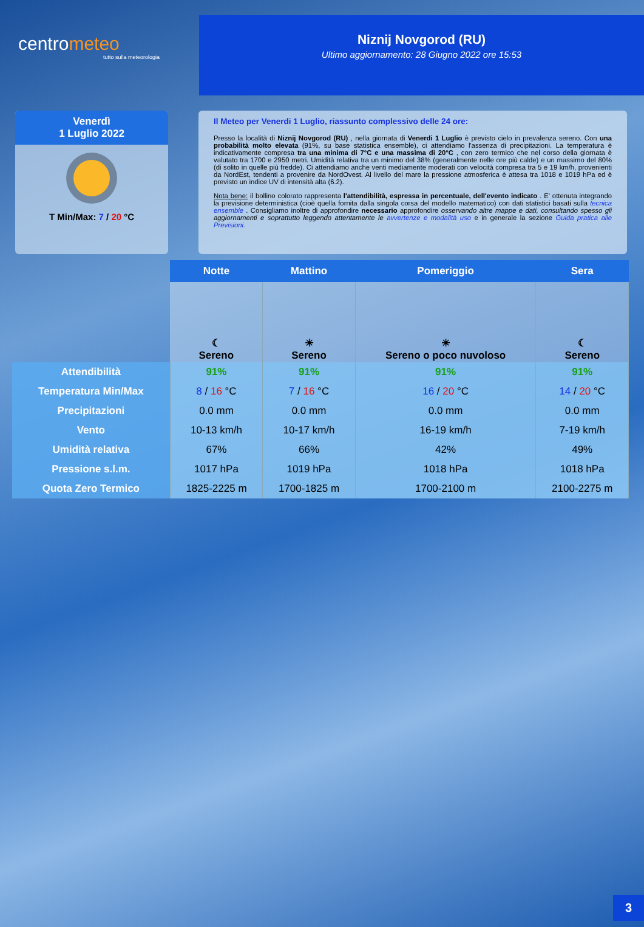centrometeo
tutto sulla meteorologia
Niznij Novgorod (RU)
Ultimo aggiornamento: 28 Giugno 2022 ore 15:53
Venerdì
1 Luglio 2022
T Min/Max: 7 / 20 °C
Il Meteo per Venerdi 1 Luglio, riassunto complessivo delle 24 ore:
Presso la località di Niznij Novgorod (RU) , nella giornata di Venerdi 1 Luglio è previsto cielo in prevalenza sereno. Con una probabilità molto elevata (91%, su base statistica ensemble), ci attendiamo l'assenza di precipitazioni. La temperatura è indicativamente compresa tra una minima di 7°C e una massima di 20°C , con zero termico che nel corso della giornata è valutato tra 1700 e 2950 metri. Umidità relativa tra un minimo del 38% (generalmente nelle ore più calde) e un massimo del 80% (di solito in quelle più fredde). Ci attendiamo anche venti mediamente moderati con velocità compresa tra 5 e 19 km/h, provenienti da NordEst, tendenti a provenire da NordOvest. Al livello del mare la pressione atmosferica è attesa tra 1018 e 1019 hPa ed è previsto un indice UV di intensità alta (6.2).
Nota bene: il bollino colorato rappresenta l'attendibilità, espressa in percentuale, dell'evento indicato . E' ottenuta integrando la previsione deterministica (cioè quella fornita dalla singola corsa del modello matematico) con dati statistici basati sulla tecnica ensemble . Consigliamo inoltre di approfondire necessario approfondire osservando altre mappe e dati, consultando spesso gli aggiornamenti e soprattutto leggendo attentamente le avvertenze e modalità uso e in generale la sezione Guida pratica alle Previsioni.
| | Notte | Mattino | Pomeriggio | Sera |
| | ☾ Sereno | ☀ Sereno | ☀ Sereno o poco nuvoloso | ☾ Sereno |
| Attendibilità | 91% | 91% | 91% | 91% |
| Temperatura Min/Max | 8 / 16 °C | 7 / 16 °C | 16 / 20 °C | 14 / 20 °C |
| Precipitazioni | 0.0 mm | 0.0 mm | 0.0 mm | 0.0 mm |
| Vento | 10-13 km/h | 10-17 km/h | 16-19 km/h | 7-19 km/h |
| Umidità relativa | 67% | 66% | 42% | 49% |
| Pressione s.l.m. | 1017 hPa | 1019 hPa | 1018 hPa | 1018 hPa |
| Quota Zero Termico | 1825-2225 m | 1700-1825 m | 1700-2100 m | 2100-2275 m |
3